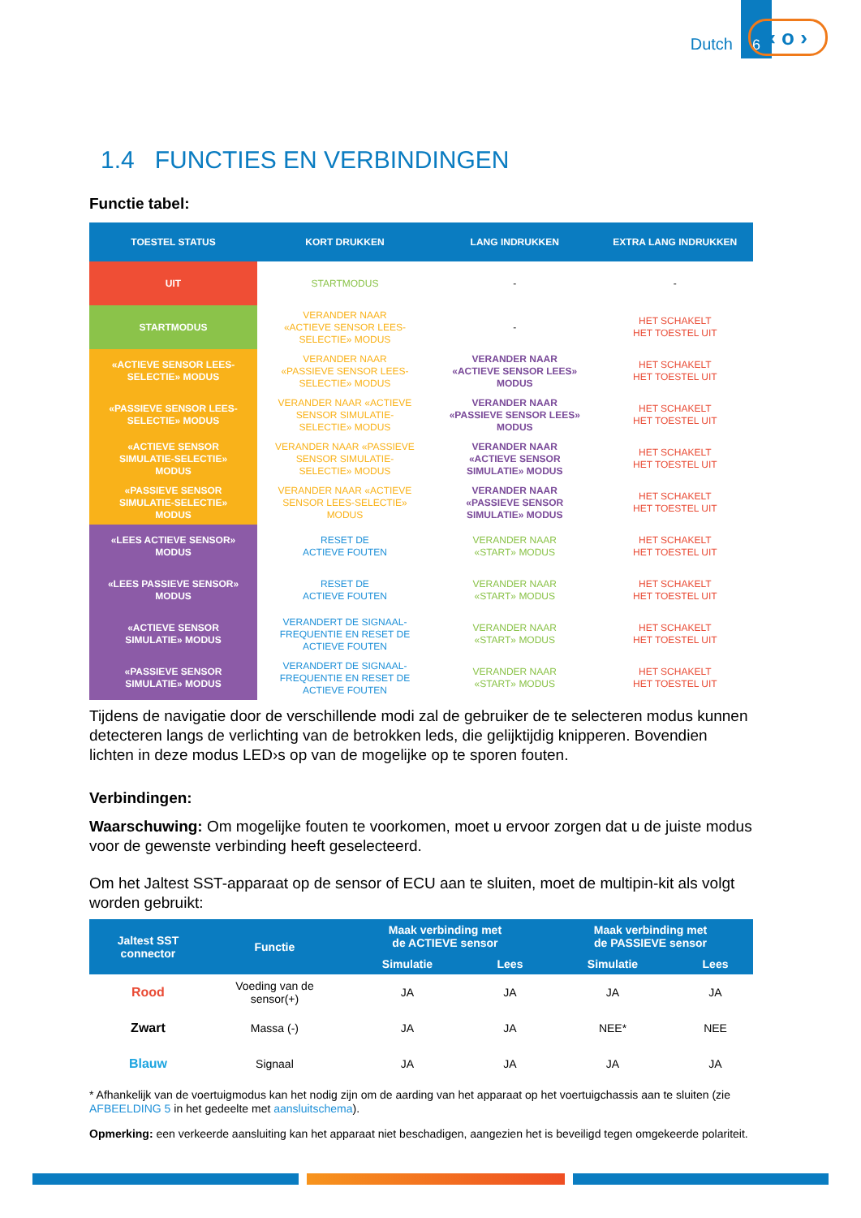Dutch 6
‹ o ›
1.4 FUNCTIES EN VERBINDINGEN
Functie tabel:
| TOESTEL STATUS | KORT DRUKKEN | LANG INDRUKKEN | EXTRA LANG INDRUKKEN |
| --- | --- | --- | --- |
| UIT | STARTMODUS | - | - |
| STARTMODUS | VERANDER NAAR «ACTIEVE SENSOR LEES- SELECTIE» MODUS | - | HET SCHAKELT HET TOESTEL UIT |
| «ACTIEVE SENSOR LEES- SELECTIE» MODUS | VERANDER NAAR «PASSIEVE SENSOR LEES- SELECTIE» MODUS | VERANDER NAAR «ACTIEVE SENSOR LEES» MODUS | HET SCHAKELT HET TOESTEL UIT |
| «PASSIEVE SENSOR LEES- SELECTIE» MODUS | VERANDER NAAR «ACTIEVE SENSOR SIMULATIE- SELECTIE» MODUS | VERANDER NAAR «PASSIEVE SENSOR LEES» MODUS | HET SCHAKELT HET TOESTEL UIT |
| «ACTIEVE SENSOR SIMULATIE-SELECTIE» MODUS | VERANDER NAAR «PASSIEVE SENSOR SIMULATIE- SELECTIE» MODUS | VERANDER NAAR «ACTIEVE SENSOR SIMULATIE» MODUS | HET SCHAKELT HET TOESTEL UIT |
| «PASSIEVE SENSOR SIMULATIE-SELECTIE» MODUS | VERANDER NAAR «ACTIEVE SENSOR LEES-SELECTIE» MODUS | VERANDER NAAR «PASSIEVE SENSOR SIMULATIE» MODUS | HET SCHAKELT HET TOESTEL UIT |
| «LEES ACTIEVE SENSOR» MODUS | RESET DE ACTIEVE FOUTEN | VERANDER NAAR «START» MODUS | HET SCHAKELT HET TOESTEL UIT |
| «LEES PASSIEVE SENSOR» MODUS | RESET DE ACTIEVE FOUTEN | VERANDER NAAR «START» MODUS | HET SCHAKELT HET TOESTEL UIT |
| «ACTIEVE SENSOR SIMULATIE» MODUS | VERANDERT DE SIGNAAL- FREQUENTIE EN RESET DE ACTIEVE FOUTEN | VERANDER NAAR «START» MODUS | HET SCHAKELT HET TOESTEL UIT |
| «PASSIEVE SENSOR SIMULATIE» MODUS | VERANDERT DE SIGNAAL- FREQUENTIE EN RESET DE ACTIEVE FOUTEN | VERANDER NAAR «START» MODUS | HET SCHAKELT HET TOESTEL UIT |
Tijdens de navigatie door de verschillende modi zal de gebruiker de te selecteren modus kunnen detecteren langs de verlichting van de betrokken leds, die gelijktijdig knipperen. Bovendien lichten in deze modus LED›s op van de mogelijke op te sporen fouten.
Verbindingen:
Waarschuwing: Om mogelijke fouten te voorkomen, moet u ervoor zorgen dat u de juiste modus voor de gewenste verbinding heeft geselecteerd.
Om het Jaltest SST-apparaat op de sensor of ECU aan te sluiten, moet de multipin-kit als volgt worden gebruikt:
| Jaltest SST connector | Functie | Maak verbinding met de ACTIEVE sensor | | Maak verbinding met de PASSIEVE sensor | |
| --- | --- | --- | --- | --- | --- |
| | | Simulatie | Lees | Simulatie | Lees |
| Rood | Voeding van de sensor(+) | JA | JA | JA | JA |
| Zwart | Massa (-) | JA | JA | NEE* | NEE |
| Blauw | Signaal | JA | JA | JA | JA |
* Afhankelijk van de voertuigmodus kan het nodig zijn om de aarding van het apparaat op het voertuigchassis aan te sluiten (zie AFBEELDING 5 in het gedeelte met aansluitschema).
Opmerking: een verkeerde aansluiting kan het apparaat niet beschadigen, aangezien het is beveiligd tegen omgekeerde polariteit.